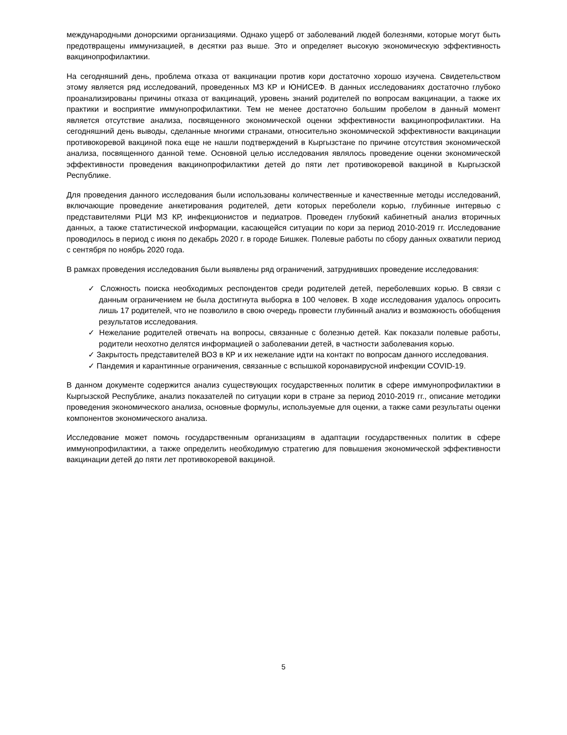международными донорскими организациями. Однако ущерб от заболеваний людей болезнями, которые могут быть предотвращены иммунизацией, в десятки раз выше. Это и определяет высокую экономическую эффективность вакцинопрофилактики.
На сегодняшний день, проблема отказа от вакцинации против кори достаточно хорошо изучена. Свидетельством этому является ряд исследований, проведенных МЗ КР и ЮНИСЕФ. В данных исследованиях достаточно глубоко проанализированы причины отказа от вакцинаций, уровень знаний родителей по вопросам вакцинации, а также их практики и восприятие иммунопрофилактики. Тем не менее достаточно большим пробелом в данный момент является отсутствие анализа, посвященного экономической оценки эффективности вакцинопрофилактики. На сегодняшний день выводы, сделанные многими странами, относительно экономической эффективности вакцинации противокоревой вакциной пока еще не нашли подтверждений в Кыргызстане по причине отсутствия экономической анализа, посвященного данной теме. Основной целью исследования являлось проведение оценки экономической эффективности проведения вакцинопрофилактики детей до пяти лет противокоревой вакциной в Кыргызской Республике.
Для проведения данного исследования были использованы количественные и качественные методы исследований, включающие проведение анкетирования родителей, дети которых переболели корью, глубинные интервью с представителями РЦИ МЗ КР, инфекционистов и педиатров. Проведен глубокий кабинетный анализ вторичных данных, а также статистической информации, касающейся ситуации по кори за период 2010-2019 гг. Исследование проводилось в период с июня по декабрь 2020 г. в городе Бишкек. Полевые работы по сбору данных охватили период с сентября по ноябрь 2020 года.
В рамках проведения исследования были выявлены ряд ограничений, затруднивших проведение исследования:
✓ Сложность поиска необходимых респондентов среди родителей детей, переболевших корью. В связи с данным ограничением не была достигнута выборка в 100 человек. В ходе исследования удалось опросить лишь 17 родителей, что не позволило в свою очередь провести глубинный анализ и возможность обобщения результатов исследования.
✓ Нежелание родителей отвечать на вопросы, связанные с болезнью детей. Как показали полевые работы, родители неохотно делятся информацией о заболевании детей, в частности заболевания корью.
✓ Закрытость представителей ВОЗ в КР и их нежелание идти на контакт по вопросам данного исследования.
✓ Пандемия и карантинные ограничения, связанные с вспышкой коронавирусной инфекции COVID-19.
В данном документе содержится анализ существующих государственных политик в сфере иммунопрофилактики в Кыргызской Республике, анализ показателей по ситуации кори в стране за период 2010-2019 гг., описание методики проведения экономического анализа, основные формулы, используемые для оценки, а также сами результаты оценки компонентов экономического анализа.
Исследование может помочь государственным организациям в адаптации государственных политик в сфере иммунопрофилактики, а также определить необходимую стратегию для повышения экономической эффективности вакцинации детей до пяти лет противокоревой вакциной.
5